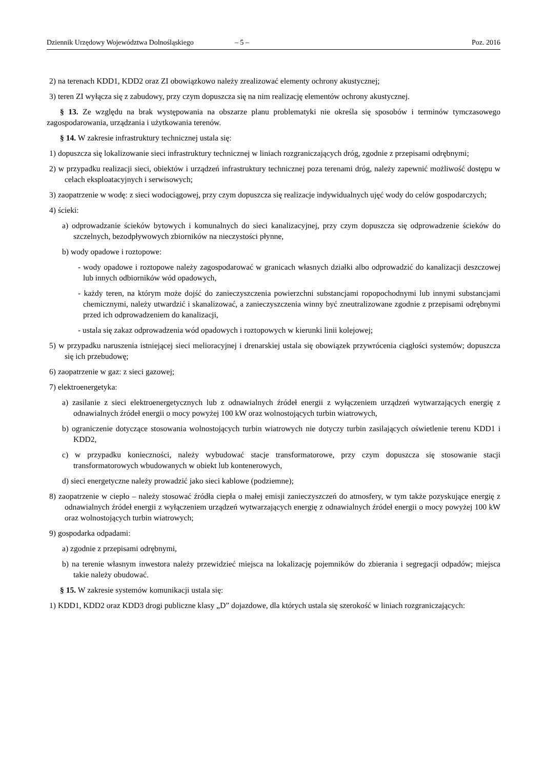Dziennik Urzędowy Województwa Dolnośląskiego – 5 – Poz. 2016
2) na terenach KDD1, KDD2 oraz ZI obowiązkowo należy zrealizować elementy ochrony akustycznej;
3) teren ZI wyłącza się z zabudowy, przy czym dopuszcza się na nim realizację elementów ochrony akustycznej.
§ 13. Ze względu na brak występowania na obszarze planu problematyki nie określa się sposobów i terminów tymczasowego zagospodarowania, urządzania i użytkowania terenów.
§ 14. W zakresie infrastruktury technicznej ustala się:
1) dopuszcza się lokalizowanie sieci infrastruktury technicznej w liniach rozgraniczających dróg, zgodnie z przepisami odrębnymi;
2) w przypadku realizacji sieci, obiektów i urządzeń infrastruktury technicznej poza terenami dróg, należy zapewnić możliwość dostępu w celach eksploatacyjnych i serwisowych;
3) zaopatrzenie w wodę: z sieci wodociągowej, przy czym dopuszcza się realizacje indywidualnych ujęć wody do celów gospodarczych;
4) ścieki:
a) odprowadzanie ścieków bytowych i komunalnych do sieci kanalizacyjnej, przy czym dopuszcza się odprowadzenie ścieków do szczelnych, bezodpływowych zbiorników na nieczystości płynne,
b) wody opadowe i roztopowe:
- wody opadowe i roztopowe należy zagospodarować w granicach własnych działki albo odprowadzić do kanalizacji deszczowej lub innych odbiorników wód opadowych,
- każdy teren, na którym może dojść do zanieczyszczenia powierzchni substancjami ropopochodnymi lub innymi substancjami chemicznymi, należy utwardzić i skanalizować, a zanieczyszczenia winny być zneutralizowane zgodnie z przepisami odrębnymi przed ich odprowadzeniem do kanalizacji,
- ustala się zakaz odprowadzenia wód opadowych i roztopowych w kierunki linii kolejowej;
5) w przypadku naruszenia istniejącej sieci melioracyjnej i drenarskiej ustala się obowiązek przywrócenia ciągłości systemów; dopuszcza się ich przebudowę;
6) zaopatrzenie w gaz: z sieci gazowej;
7) elektroenergetyka:
a) zasilanie z sieci elektroenergetycznych lub z odnawialnych źródeł energii z wyłączeniem urządzeń wytwarzających energię z odnawialnych źródeł energii o mocy powyżej 100 kW oraz wolnostojących turbin wiatrowych,
b) ograniczenie dotyczące stosowania wolnostojących turbin wiatrowych nie dotyczy turbin zasilających oświetlenie terenu KDD1 i KDD2,
c) w przypadku konieczności, należy wybudować stacje transformatorowe, przy czym dopuszcza się stosowanie stacji transformatorowych wbudowanych w obiekt lub kontenerowych,
d) sieci energetyczne należy prowadzić jako sieci kablowe (podziemne);
8) zaopatrzenie w ciepło – należy stosować źródła ciepła o małej emisji zanieczyszczeń do atmosfery, w tym także pozyskujące energię z odnawialnych źródeł energii z wyłączeniem urządzeń wytwarzających energię z odnawialnych źródeł energii o mocy powyżej 100 kW oraz wolnostojących turbin wiatrowych;
9) gospodarka odpadami:
a) zgodnie z przepisami odrębnymi,
b) na terenie własnym inwestora należy przewidzieć miejsca na lokalizację pojemników do zbierania i segregacji odpadów; miejsca takie należy obudować.
§ 15. W zakresie systemów komunikacji ustala się:
1) KDD1, KDD2 oraz KDD3 drogi publiczne klasy „D” dojazdowe, dla których ustala się szerokość w liniach rozgraniczających: